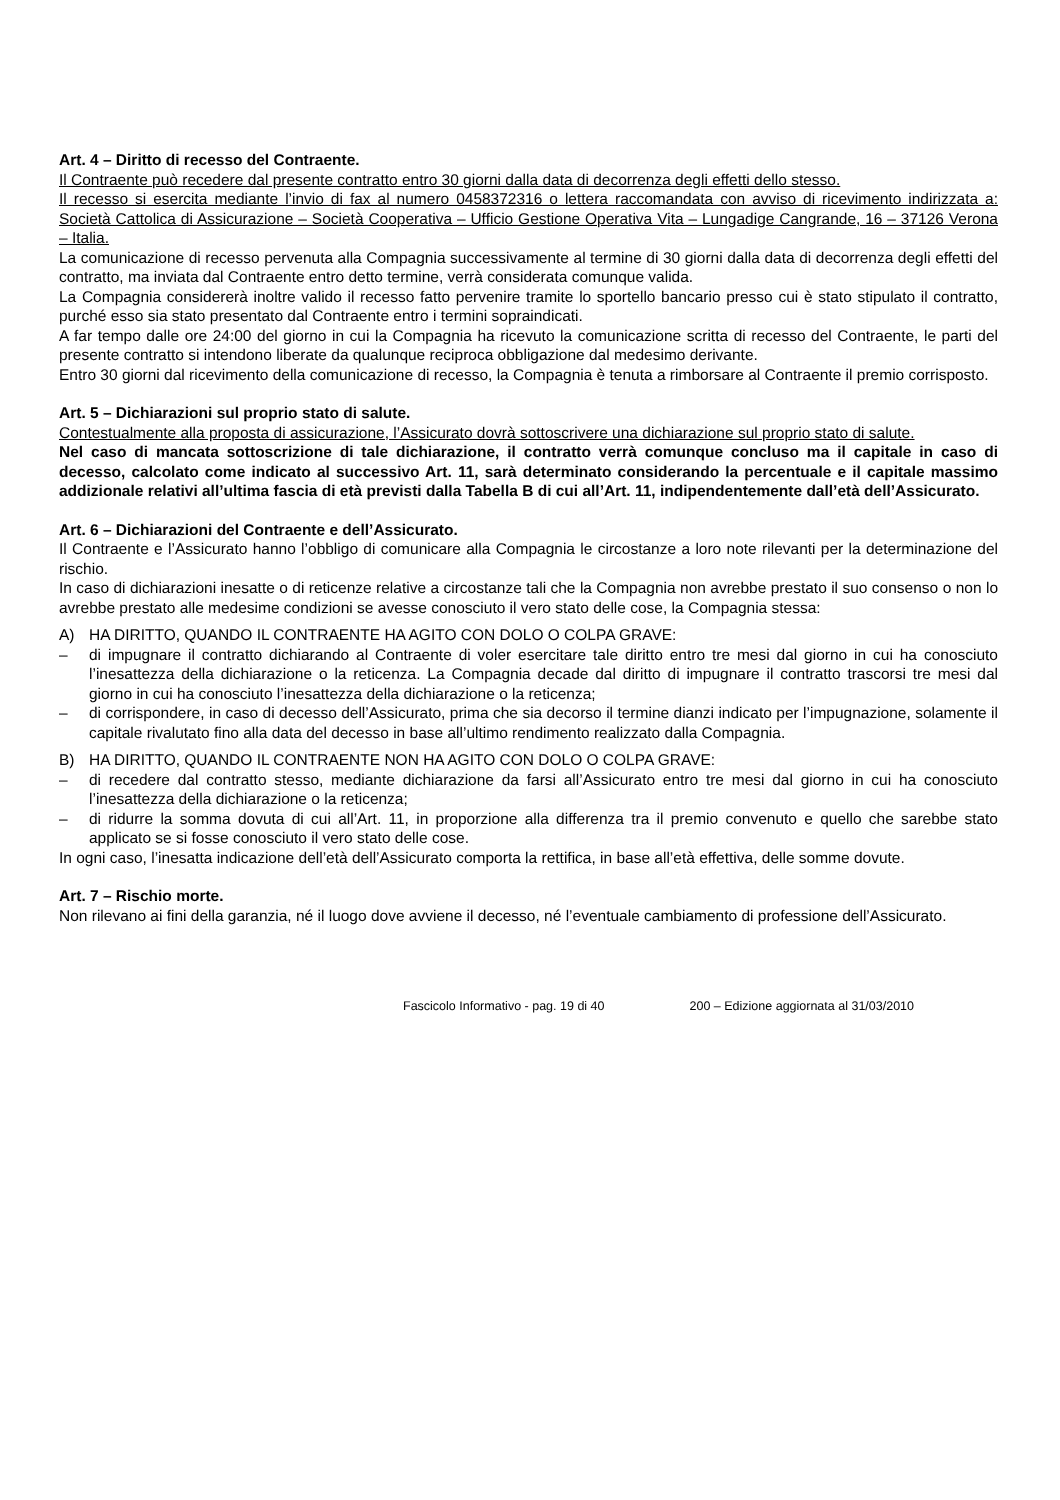Art. 4 – Diritto di recesso del Contraente.
Il Contraente può recedere dal presente contratto entro 30 giorni dalla data di decorrenza degli effetti dello stesso.
Il recesso si esercita mediante l’invio di fax al numero 0458372316 o lettera raccomandata con avviso di ricevimento indirizzata a: Società Cattolica di Assicurazione – Società Cooperativa – Ufficio Gestione Operativa Vita – Lungadige Cangrande, 16 – 37126 Verona – Italia.
La comunicazione di recesso pervenuta alla Compagnia successivamente al termine di 30 giorni dalla data di decorrenza degli effetti del contratto, ma inviata dal Contraente entro detto termine, verrà considerata comunque valida.
La Compagnia considererà inoltre valido il recesso fatto pervenire tramite lo sportello bancario presso cui è stato stipulato il contratto, purché esso sia stato presentato dal Contraente entro i termini sopraindicati.
A far tempo dalle ore 24:00 del giorno in cui la Compagnia ha ricevuto la comunicazione scritta di recesso del Contraente, le parti del presente contratto si intendono liberate da qualunque reciproca obbligazione dal medesimo derivante.
Entro 30 giorni dal ricevimento della comunicazione di recesso, la Compagnia è tenuta a rimborsare al Contraente il premio corrisposto.
Art. 5 – Dichiarazioni sul proprio stato di salute.
Contestualmente alla proposta di assicurazione, l’Assicurato dovrà sottoscrivere una dichiarazione sul proprio stato di salute.
Nel caso di mancata sottoscrizione di tale dichiarazione, il contratto verrà comunque concluso ma il capitale in caso di decesso, calcolato come indicato al successivo Art. 11, sarà determinato considerando la percentuale e il capitale massimo addizionale relativi all’ultima fascia di età previsti dalla Tabella B di cui all’Art. 11, indipendentemente dall’età dell’Assicurato.
Art. 6 – Dichiarazioni del Contraente e dell’Assicurato.
Il Contraente e l’Assicurato hanno l’obbligo di comunicare alla Compagnia le circostanze a loro note rilevanti per la determinazione del rischio.
In caso di dichiarazioni inesatte o di reticenze relative a circostanze tali che la Compagnia non avrebbe prestato il suo consenso o non lo avrebbe prestato alle medesime condizioni se avesse conosciuto il vero stato delle cose, la Compagnia stessa:
A) HA DIRITTO, QUANDO IL CONTRAENTE HA AGITO CON DOLO O COLPA GRAVE:
– di impugnare il contratto dichiarando al Contraente di voler esercitare tale diritto entro tre mesi dal giorno in cui ha conosciuto l’inesattezza della dichiarazione o la reticenza. La Compagnia decade dal diritto di impugnare il contratto trascorsi tre mesi dal giorno in cui ha conosciuto l’inesattezza della dichiarazione o la reticenza;
– di corrispondere, in caso di decesso dell’Assicurato, prima che sia decorso il termine dianzi indicato per l’impugnazione, solamente il capitale rivalutato fino alla data del decesso in base all’ultimo rendimento realizzato dalla Compagnia.
B) HA DIRITTO, QUANDO IL CONTRAENTE NON HA AGITO CON DOLO O COLPA GRAVE:
– di recedere dal contratto stesso, mediante dichiarazione da farsi all’Assicurato entro tre mesi dal giorno in cui ha conosciuto l’inesattezza della dichiarazione o la reticenza;
– di ridurre la somma dovuta di cui all’Art. 11, in proporzione alla differenza tra il premio convenuto e quello che sarebbe stato applicato se si fosse conosciuto il vero stato delle cose.
In ogni caso, l’inesatta indicazione dell’età dell’Assicurato comporta la rettifica, in base all’età effettiva, delle somme dovute.
Art. 7 – Rischio morte.
Non rilevano ai fini della garanzia, né il luogo dove avviene il decesso, né l’eventuale cambiamento di professione dell’Assicurato.
Fascicolo Informativo - pag. 19 di 40 200 – Edizione aggiornata al 31/03/2010